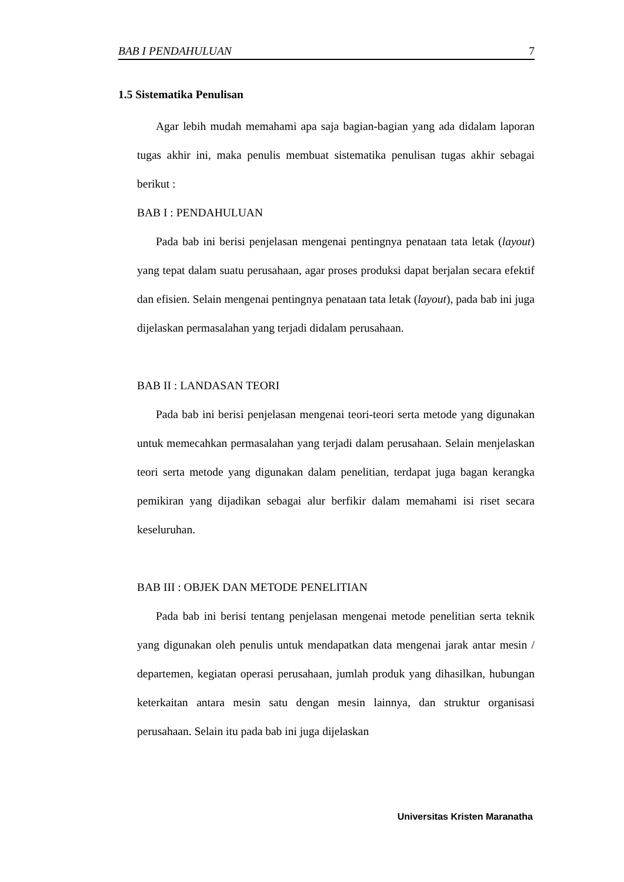BAB I PENDAHULUAN 7
1.5 Sistematika Penulisan
Agar lebih mudah memahami apa saja bagian-bagian yang ada didalam laporan tugas akhir ini, maka penulis membuat sistematika penulisan tugas akhir sebagai berikut :
BAB I : PENDAHULUAN
Pada bab ini berisi penjelasan mengenai pentingnya penataan tata letak (layout) yang tepat dalam suatu perusahaan, agar proses produksi dapat berjalan secara efektif dan efisien. Selain mengenai pentingnya penataan tata letak (layout), pada bab ini juga dijelaskan permasalahan yang terjadi didalam perusahaan.
BAB II : LANDASAN TEORI
Pada bab ini berisi penjelasan mengenai teori-teori serta metode yang digunakan untuk memecahkan permasalahan yang terjadi dalam perusahaan. Selain menjelaskan teori serta metode yang digunakan dalam penelitian, terdapat juga bagan kerangka pemikiran yang dijadikan sebagai alur berfikir dalam memahami isi riset secara keseluruhan.
BAB III : OBJEK DAN METODE PENELITIAN
Pada bab ini berisi tentang penjelasan mengenai metode penelitian serta teknik yang digunakan oleh penulis untuk mendapatkan data mengenai jarak antar mesin / departemen, kegiatan operasi perusahaan, jumlah produk yang dihasilkan, hubungan keterkaitan antara mesin satu dengan mesin lainnya, dan struktur organisasi perusahaan. Selain itu pada bab ini juga dijelaskan
Universitas Kristen Maranatha